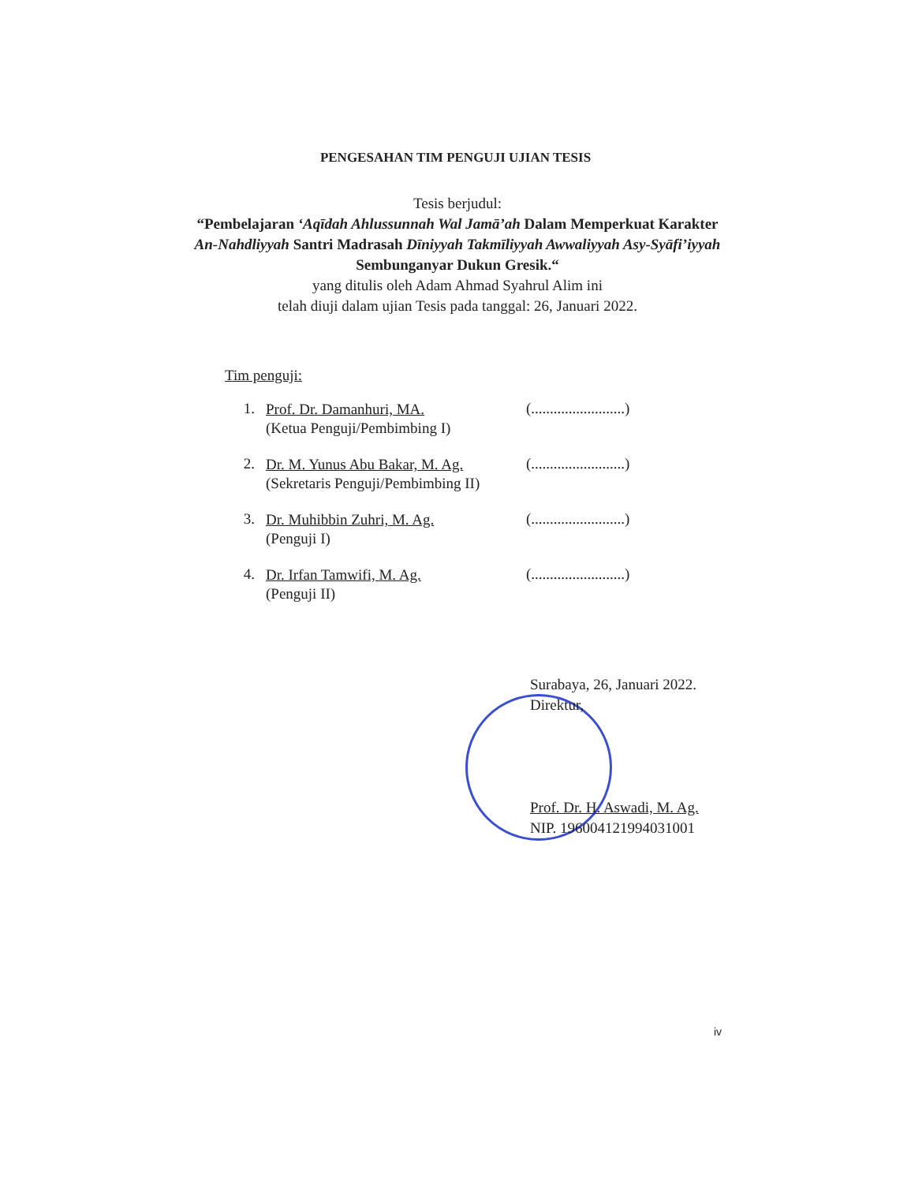PENGESAHAN TIM PENGUJI UJIAN TESIS
Tesis berjudul:
“Pembelajaran ‘Aqīdah Ahlussunnah Wal Jamā’ah Dalam Memperkuat Karakter An-Nahdliyyah Santri Madrasah Dīniyyah Takmīliyyah Awwaliyyah Asy-Syāfi’iyyah Sembunganyar Dukun Gresik.“
yang ditulis oleh Adam Ahmad Syahrul Alim ini
telah diuji dalam ujian Tesis pada tanggal: 26, Januari 2022.
Tim penguji:
1.
Prof. Dr. Damanhuri, MA.
(Ketua Penguji/Pembimbing I)
(.........................)
2.
Dr. M. Yunus Abu Bakar, M. Ag.
(Sekretaris Penguji/Pembimbing II)
(.........................)
3.
Dr. Muhibbin Zuhri, M. Ag.
(Penguji I)
(.........................)
4.
Dr. Irfan Tamwifi, M. Ag.
(Penguji II)
(.........................)
Surabaya, 26, Januari 2022.
Direktur,
Prof. Dr. H. Aswadi, M. Ag.
NIP. 196004121994031001
iv